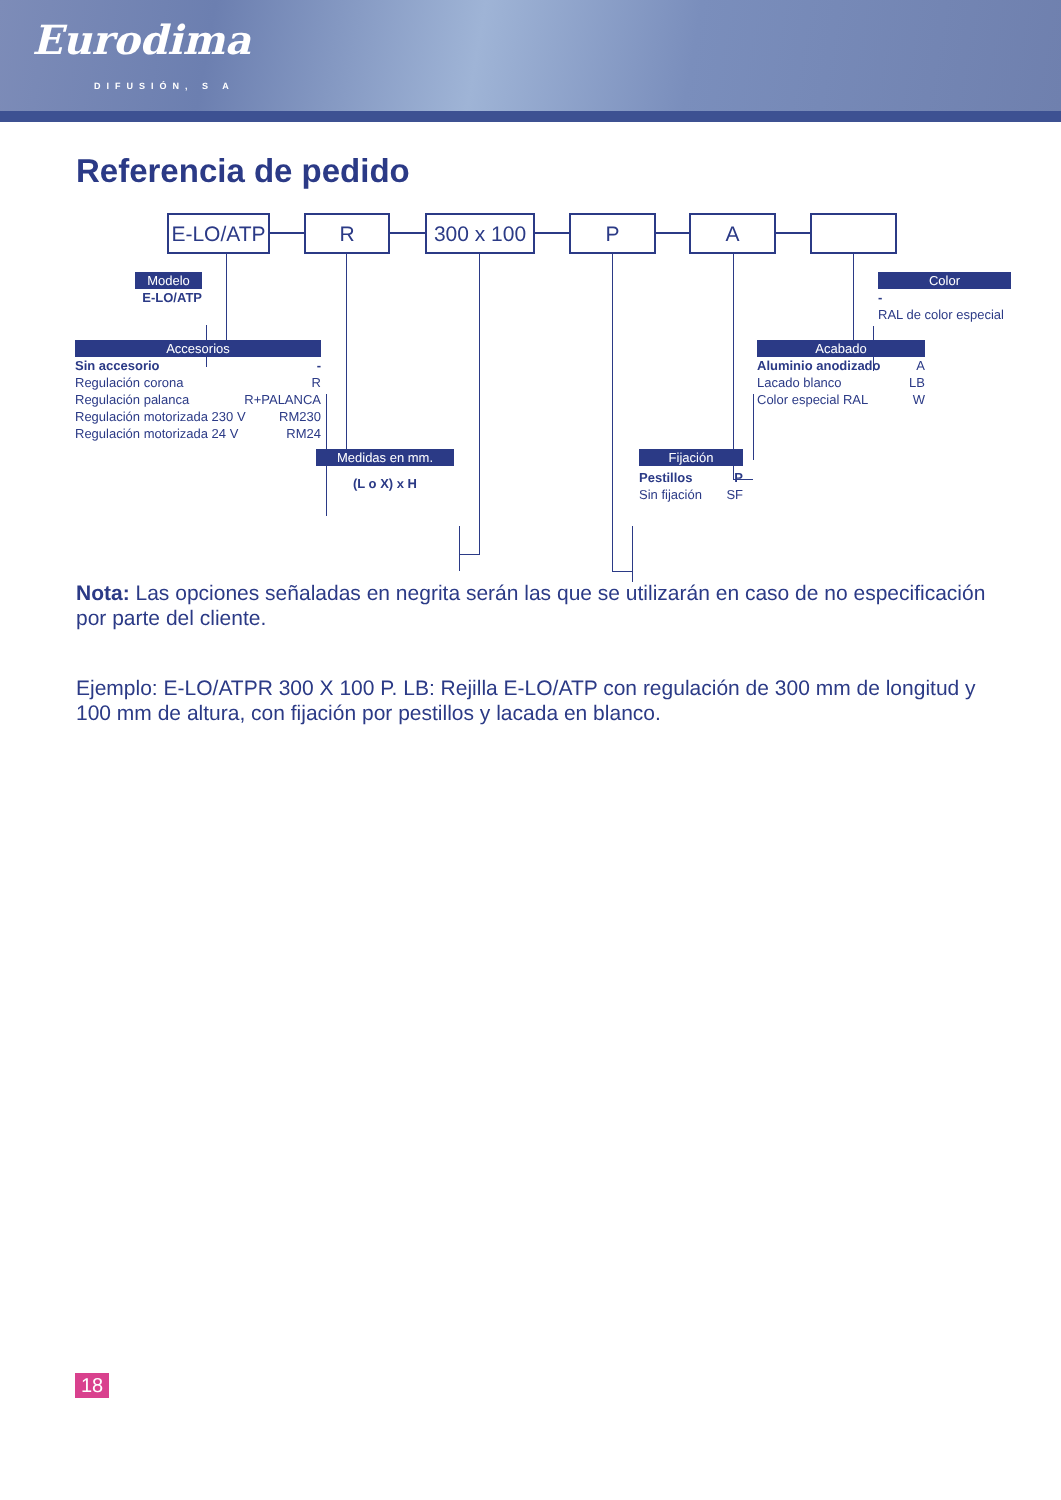Eurodima
DIFUSIÓN, S A
Referencia de pedido
E-LO/ATP
R
300 x 100
P A
Modelo
E-LO/ATP
Color
-
RAL de color especial
Accesorios
Sin accesorio -
Regulación corona R
Regulación palanca R+PALANCA
Regulación motorizada 230 V RM230
Regulación motorizada 24 V RM24
Acabado
Aluminio anodizado A
Lacado blanco LB
Color especial RAL W
Medidas en mm.
(L o X) x H
Fijación
Pestillos P
Sin fijación SF
Nota: Las opciones señaladas en negrita serán las que se utilizarán en caso de no especificación por parte del cliente.
Ejemplo: E-LO/ATPR 300 X 100 P. LB: Rejilla E-LO/ATP con regulación de 300 mm de longitud y 100 mm de altura, con fijación por pestillos y lacada en blanco.
18